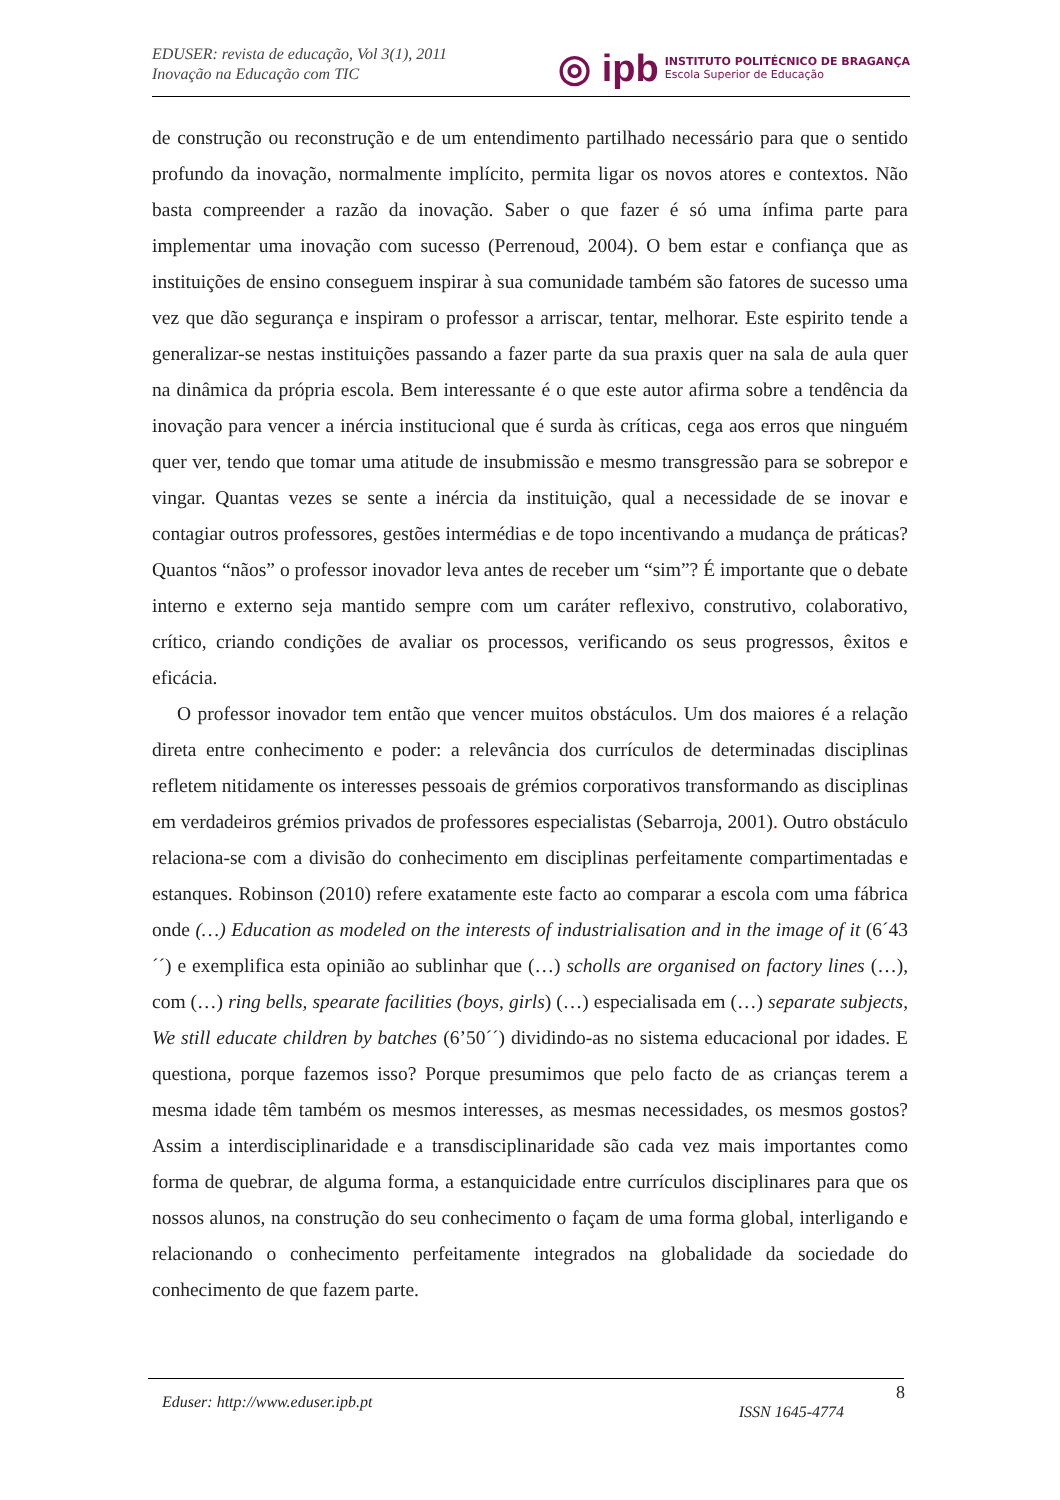EDUSER: revista de educação, Vol 3(1), 2011
Inovação na Educação com TIC
◎ ipb
INSTITUTO POLITÉCNICO DE BRAGANÇA
Escola Superior de Educação
de construção ou reconstrução e de um entendimento partilhado necessário para que o sentido profundo da inovação, normalmente implícito, permita ligar os novos atores e contextos. Não basta compreender a razão da inovação. Saber o que fazer é só uma ínfima parte para implementar uma inovação com sucesso (Perrenoud, 2004). O bem estar e confiança que as instituições de ensino conseguem inspirar à sua comunidade também são fatores de sucesso uma vez que dão segurança e inspiram o professor a arriscar, tentar, melhorar. Este espirito tende a generalizar-se nestas instituições passando a fazer parte da sua praxis quer na sala de aula quer na dinâmica da própria escola. Bem interessante é o que este autor afirma sobre a tendência da inovação para vencer a inércia institucional que é surda às críticas, cega aos erros que ninguém quer ver, tendo que tomar uma atitude de insubmissão e mesmo transgressão para se sobrepor e vingar. Quantas vezes se sente a inércia da instituição, qual a necessidade de se inovar e contagiar outros professores, gestões intermédias e de topo incentivando a mudança de práticas? Quantos “nãos” o professor inovador leva antes de receber um “sim”? É importante que o debate interno e externo seja mantido sempre com um caráter reflexivo, construtivo, colaborativo, crítico, criando condições de avaliar os processos, verificando os seus progressos, êxitos e eficácia.
O professor inovador tem então que vencer muitos obstáculos. Um dos maiores é a relação direta entre conhecimento e poder: a relevância dos currículos de determinadas disciplinas refletem nitidamente os interesses pessoais de grémios corporativos transformando as disciplinas em verdadeiros grémios privados de professores especialistas (Sebarroja, 2001). Outro obstáculo relaciona-se com a divisão do conhecimento em disciplinas perfeitamente compartimentadas e estanques. Robinson (2010) refere exatamente este facto ao comparar a escola com uma fábrica onde (…) Education as modeled on the interests of industrialisation and in the image of it (6´43´´) e exemplifica esta opinião ao sublinhar que (…) scholls are organised on factory lines (…), com (…) ring bells, spearate facilities (boys, girls) (…) especialisada em (…) separate subjects, We still educate children by batches (6’50´´) dividindo-as no sistema educacional por idades. E questiona, porque fazemos isso? Porque presumimos que pelo facto de as crianças terem a mesma idade têm também os mesmos interesses, as mesmas necessidades, os mesmos gostos? Assim a interdisciplinaridade e a transdisciplinaridade são cada vez mais importantes como forma de quebrar, de alguma forma, a estanquicidade entre currículos disciplinares para que os nossos alunos, na construção do seu conhecimento o façam de uma forma global, interligando e relacionando o conhecimento perfeitamente integrados na globalidade da sociedade do conhecimento de que fazem parte.
Eduser: http://www.eduser.ipb.pt ISSN 1645-4774 8